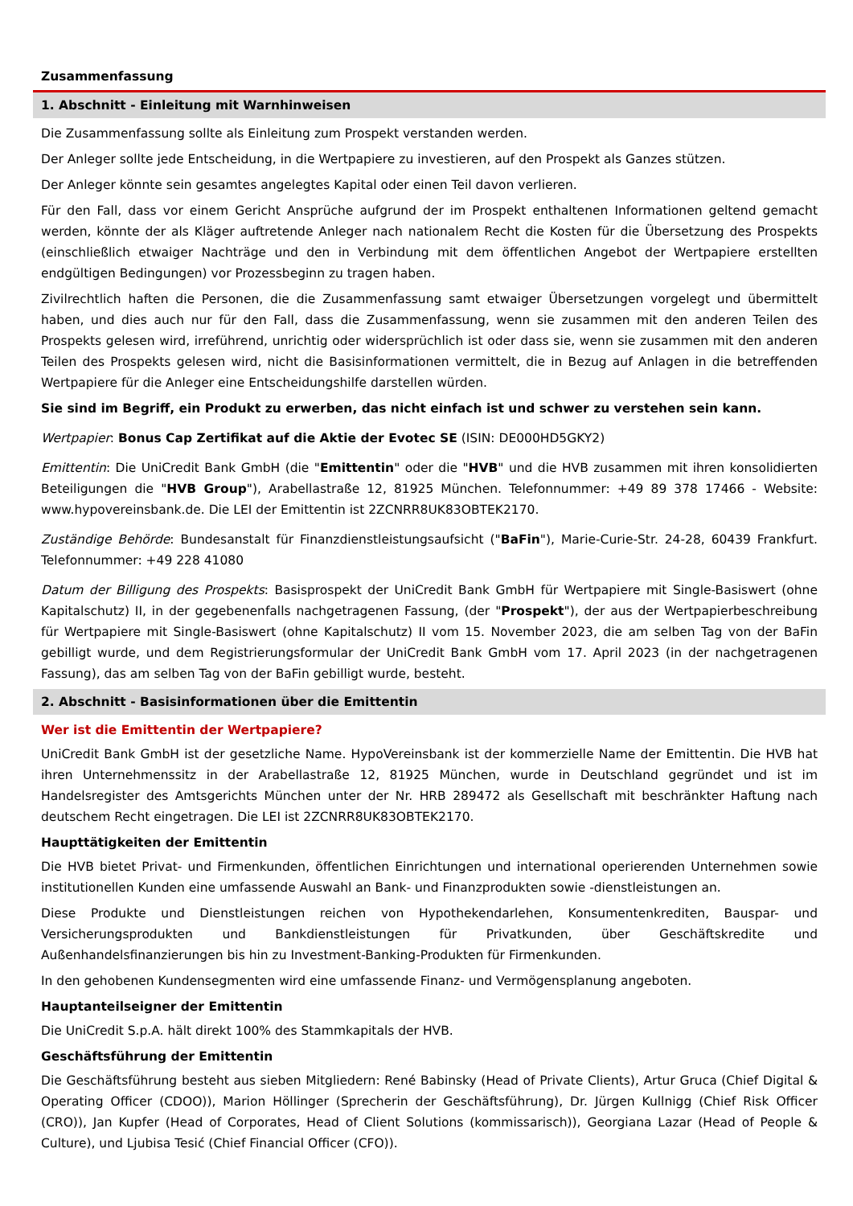Zusammenfassung
1. Abschnitt - Einleitung mit Warnhinweisen
Die Zusammenfassung sollte als Einleitung zum Prospekt verstanden werden.
Der Anleger sollte jede Entscheidung, in die Wertpapiere zu investieren, auf den Prospekt als Ganzes stützen.
Der Anleger könnte sein gesamtes angelegtes Kapital oder einen Teil davon verlieren.
Für den Fall, dass vor einem Gericht Ansprüche aufgrund der im Prospekt enthaltenen Informationen geltend gemacht werden, könnte der als Kläger auftretende Anleger nach nationalem Recht die Kosten für die Übersetzung des Prospekts (einschließlich etwaiger Nachträge und den in Verbindung mit dem öffentlichen Angebot der Wertpapiere erstellten endgültigen Bedingungen) vor Prozessbeginn zu tragen haben.
Zivilrechtlich haften die Personen, die die Zusammenfassung samt etwaiger Übersetzungen vorgelegt und übermittelt haben, und dies auch nur für den Fall, dass die Zusammenfassung, wenn sie zusammen mit den anderen Teilen des Prospekts gelesen wird, irreführend, unrichtig oder widersprüchlich ist oder dass sie, wenn sie zusammen mit den anderen Teilen des Prospekts gelesen wird, nicht die Basisinformationen vermittelt, die in Bezug auf Anlagen in die betreffenden Wertpapiere für die Anleger eine Entscheidungshilfe darstellen würden.
Sie sind im Begriff, ein Produkt zu erwerben, das nicht einfach ist und schwer zu verstehen sein kann.
Wertpapier: Bonus Cap Zertifikat auf die Aktie der Evotec SE (ISIN: DE000HD5GKY2)
Emittentin: Die UniCredit Bank GmbH (die "Emittentin" oder die "HVB" und die HVB zusammen mit ihren konsolidierten Beteiligungen die "HVB Group"), Arabellastraße 12, 81925 München. Telefonnummer: +49 89 378 17466 - Website: www.hypovereinsbank.de. Die LEI der Emittentin ist 2ZCNRR8UK83OBTEK2170.
Zuständige Behörde: Bundesanstalt für Finanzdienstleistungsaufsicht ("BaFin"), Marie-Curie-Str. 24-28, 60439 Frankfurt. Telefonnummer: +49 228 41080
Datum der Billigung des Prospekts: Basisprospekt der UniCredit Bank GmbH für Wertpapiere mit Single-Basiswert (ohne Kapitalschutz) II, in der gegebenenfalls nachgetragenen Fassung, (der "Prospekt"), der aus der Wertpapierbeschreibung für Wertpapiere mit Single-Basiswert (ohne Kapitalschutz) II vom 15. November 2023, die am selben Tag von der BaFin gebilligt wurde, und dem Registrierungsformular der UniCredit Bank GmbH vom 17. April 2023 (in der nachgetragenen Fassung), das am selben Tag von der BaFin gebilligt wurde, besteht.
2. Abschnitt - Basisinformationen über die Emittentin
Wer ist die Emittentin der Wertpapiere?
UniCredit Bank GmbH ist der gesetzliche Name. HypoVereinsbank ist der kommerzielle Name der Emittentin. Die HVB hat ihren Unternehmenssitz in der Arabellastraße 12, 81925 München, wurde in Deutschland gegründet und ist im Handelsregister des Amtsgerichts München unter der Nr. HRB 289472 als Gesellschaft mit beschränkter Haftung nach deutschem Recht eingetragen. Die LEI ist 2ZCNRR8UK83OBTEK2170.
Haupttätigkeiten der Emittentin
Die HVB bietet Privat- und Firmenkunden, öffentlichen Einrichtungen und international operierenden Unternehmen sowie institutionellen Kunden eine umfassende Auswahl an Bank- und Finanzprodukten sowie -dienstleistungen an.
Diese Produkte und Dienstleistungen reichen von Hypothekendarlehen, Konsumentenkrediten, Bauspar- und Versicherungsprodukten und Bankdienstleistungen für Privatkunden, über Geschäftskredite und Außenhandelsfinanzierungen bis hin zu Investment-Banking-Produkten für Firmenkunden.
In den gehobenen Kundensegmenten wird eine umfassende Finanz- und Vermögensplanung angeboten.
Hauptanteilseigner der Emittentin
Die UniCredit S.p.A. hält direkt 100% des Stammkapitals der HVB.
Geschäftsführung der Emittentin
Die Geschäftsführung besteht aus sieben Mitgliedern: René Babinsky (Head of Private Clients), Artur Gruca (Chief Digital & Operating Officer (CDOO)), Marion Höllinger (Sprecherin der Geschäftsführung), Dr. Jürgen Kullnigg (Chief Risk Officer (CRO)), Jan Kupfer (Head of Corporates, Head of Client Solutions (kommissarisch)), Georgiana Lazar (Head of People & Culture), und Ljubisa Tesić (Chief Financial Officer (CFO)).